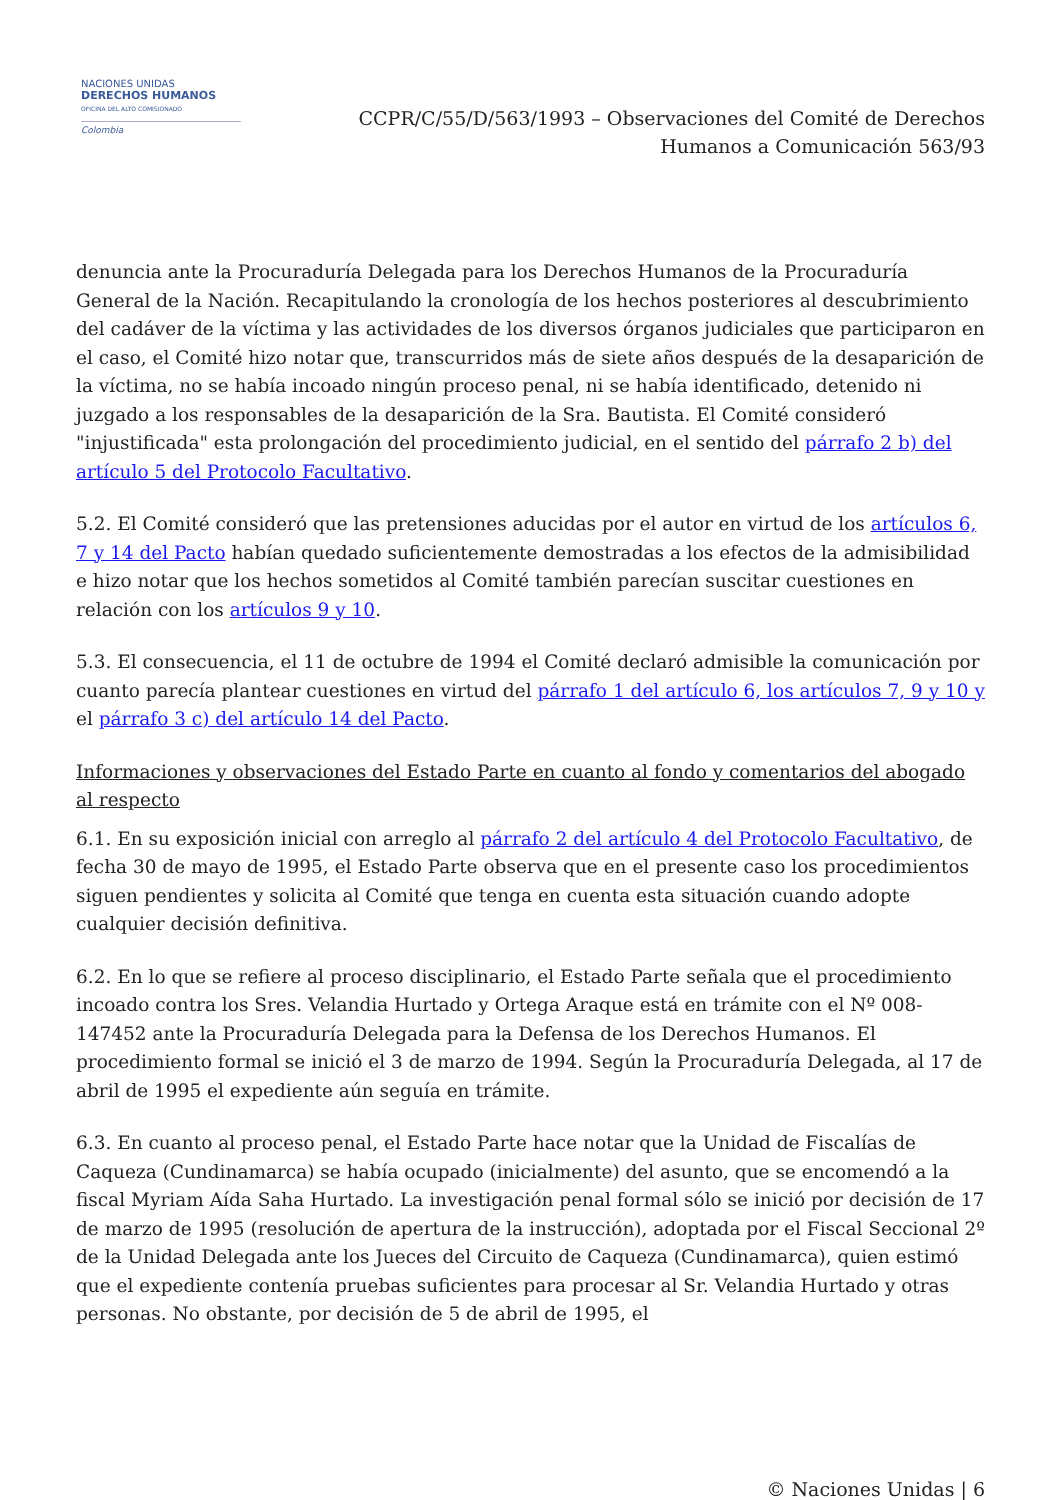NACIONES UNIDAS
DERECHOS HUMANOS
OFICINA DEL ALTO COMISIONADO
Colombia
CCPR/C/55/D/563/1993 – Observaciones del Comité de Derechos
Humanos a Comunicación 563/93
denuncia ante la Procuraduría Delegada para los Derechos Humanos de la Procuraduría General de la Nación. Recapitulando la cronología de los hechos posteriores al descubrimiento del cadáver de la víctima y las actividades de los diversos órganos judiciales que participaron en el caso, el Comité hizo notar que, transcurridos más de siete años después de la desaparición de la víctima, no se había incoado ningún proceso penal, ni se había identificado, detenido ni juzgado a los responsables de la desaparición de la Sra. Bautista. El Comité consideró "injustificada" esta prolongación del procedimiento judicial, en el sentido del párrafo 2 b) del artículo 5 del Protocolo Facultativo.
5.2. El Comité consideró que las pretensiones aducidas por el autor en virtud de los artículos 6, 7 y 14 del Pacto habían quedado suficientemente demostradas a los efectos de la admisibilidad e hizo notar que los hechos sometidos al Comité también parecían suscitar cuestiones en relación con los artículos 9 y 10.
5.3. El consecuencia, el 11 de octubre de 1994 el Comité declaró admisible la comunicación por cuanto parecía plantear cuestiones en virtud del párrafo 1 del artículo 6, los artículos 7, 9 y 10 y el párrafo 3 c) del artículo 14 del Pacto.
Informaciones y observaciones del Estado Parte en cuanto al fondo y comentarios del abogado al respecto
6.1. En su exposición inicial con arreglo al párrafo 2 del artículo 4 del Protocolo Facultativo, de fecha 30 de mayo de 1995, el Estado Parte observa que en el presente caso los procedimientos siguen pendientes y solicita al Comité que tenga en cuenta esta situación cuando adopte cualquier decisión definitiva.
6.2. En lo que se refiere al proceso disciplinario, el Estado Parte señala que el procedimiento incoado contra los Sres. Velandia Hurtado y Ortega Araque está en trámite con el Nº 008-147452 ante la Procuraduría Delegada para la Defensa de los Derechos Humanos. El procedimiento formal se inició el 3 de marzo de 1994. Según la Procuraduría Delegada, al 17 de abril de 1995 el expediente aún seguía en trámite.
6.3. En cuanto al proceso penal, el Estado Parte hace notar que la Unidad de Fiscalías de Caqueza (Cundinamarca) se había ocupado (inicialmente) del asunto, que se encomendó a la fiscal Myriam Aída Saha Hurtado. La investigación penal formal sólo se inició por decisión de 17 de marzo de 1995 (resolución de apertura de la instrucción), adoptada por el Fiscal Seccional 2º de la Unidad Delegada ante los Jueces del Circuito de Caqueza (Cundinamarca), quien estimó que el expediente contenía pruebas suficientes para procesar al Sr. Velandia Hurtado y otras personas. No obstante, por decisión de 5 de abril de 1995, el
© Naciones Unidas | 6